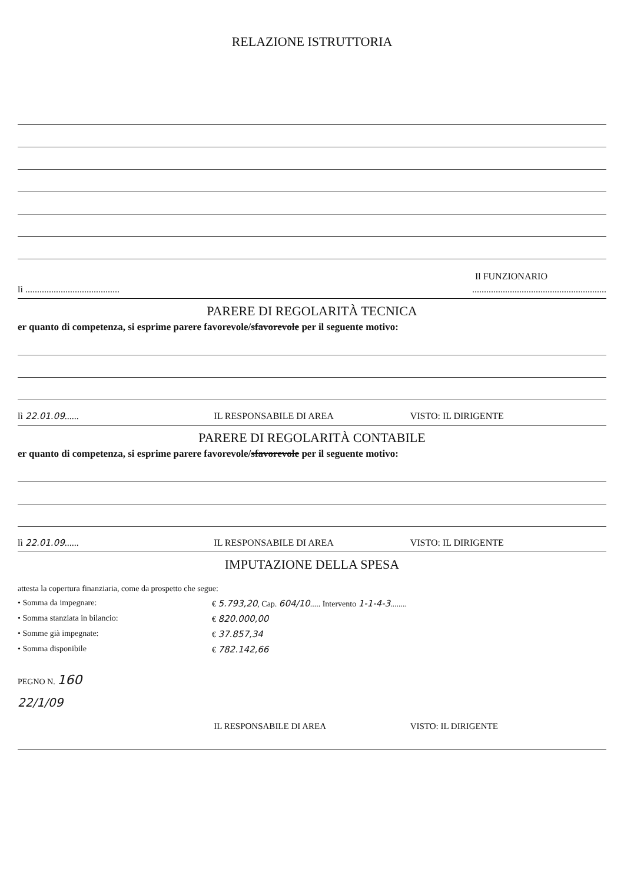RELAZIONE ISTRUTTORIA
Il FUNZIONARIO
lì ........................................
.........................................................
PARERE DI REGOLARITÀ TECNICA
er quanto di competenza, si esprime parere favorevole/sfavorevole per il seguente motivo:
lì 22.01.09...... IL RESPONSABILE DI AREA VISTO: IL DIRIGENTE
PARERE DI REGOLARITÀ CONTABILE
er quanto di competenza, si esprime parere favorevole/sfavorevole per il seguente motivo:
lì 22.01.09...... IL RESPONSABILE DI AREA VISTO: IL DIRIGENTE
IMPUTAZIONE DELLA SPESA
attesta la copertura finanziaria, come da prospetto che segue:
• Somma da impegnare: € 5.793,20, Cap. 604/10..... Intervento 1-1-4-3........
• Somma stanziata in bilancio: € 820.000,00
• Somme già impegnate: € 37.857,34
• Somma disponibile € 782.142,66
PEGNO N. 160
22/1/09
IL RESPONSABILE DI AREA VISTO: IL DIRIGENTE